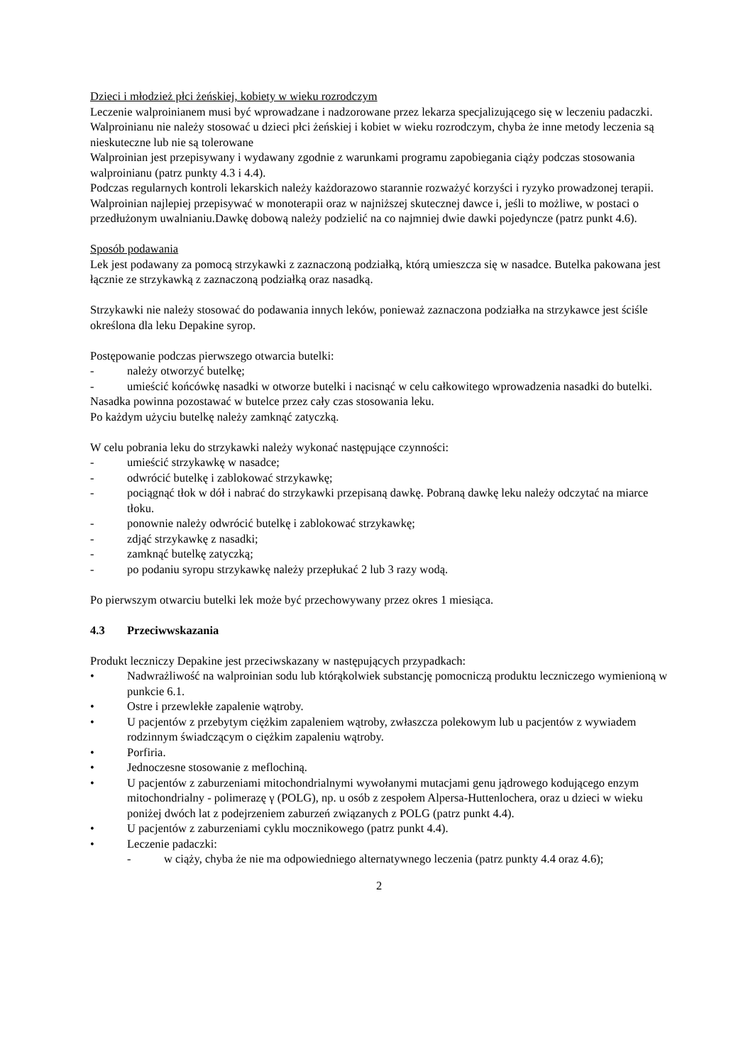Dzieci i młodzież płci żeńskiej, kobiety w wieku rozrodczym
Leczenie walproinianem musi być wprowadzane i nadzorowane przez lekarza specjalizującego się w leczeniu padaczki. Walproinianu nie należy stosować u dzieci płci żeńskiej i kobiet w wieku rozrodczym, chyba że inne metody leczenia są nieskuteczne lub nie są tolerowane
Walproinian jest przepisywany i wydawany zgodnie z warunkami programu zapobiegania ciąży podczas stosowania walproinianu (patrz punkty 4.3 i 4.4).
Podczas regularnych kontroli lekarskich należy każdorazowo starannie rozważyć korzyści i ryzyko prowadzonej terapii.
Walproinian najlepiej przepisywać w monoterapii oraz w najniższej skutecznej dawce i, jeśli to możliwe, w postaci o przedłużonym uwalnianiu.Dawkę dobową należy podzielić na co najmniej dwie dawki pojedyncze (patrz punkt 4.6).
Sposób podawania
Lek jest podawany za pomocą strzykawki z zaznaczoną podziałką, którą umieszcza się w nasadce. Butelka pakowana jest łącznie ze strzykawką z zaznaczoną podziałką oraz nasadką.
Strzykawki nie należy stosować do podawania innych leków, ponieważ zaznaczona podziałka na strzykawce jest ściśle określona dla leku Depakine syrop.
Postępowanie podczas pierwszego otwarcia butelki:
- należy otworzyć butelkę;
- umieścić końcówkę nasadki w otworze butelki i nacisnąć w celu całkowitego wprowadzenia nasadki do butelki.
Nasadka powinna pozostawać w butelce przez cały czas stosowania leku.
Po każdym użyciu butelkę należy zamknąć zatyczką.
W celu pobrania leku do strzykawki należy wykonać następujące czynności:
- umieścić strzykawkę w nasadce;
- odwrócić butelkę i zablokować strzykawkę;
- pociągnąć tłok w dół i nabrać do strzykawki przepisaną dawkę. Pobraną dawkę leku należy odczytać na miarce tłoku.
- ponownie należy odwrócić butelkę i zablokować strzykawkę;
- zdjąć strzykawkę z nasadki;
- zamknąć butelkę zatyczką;
- po podaniu syropu strzykawkę należy przepłukać 2 lub 3 razy wodą.
Po pierwszym otwarciu butelki lek może być przechowywany przez okres 1 miesiąca.
4.3 Przeciwwskazania
Produkt leczniczy Depakine jest przeciwskazany w następujących przypadkach:
• Nadwrażliwość na walproinian sodu lub którąkolwiek substancję pomocniczą produktu leczniczego wymienioną w punkcie 6.1.
• Ostre i przewlekłe zapalenie wątroby.
• U pacjentów z przebytym ciężkim zapaleniem wątroby, zwłaszcza polekowym lub u pacjentów z wywiadem rodzinnym świadczącym o ciężkim zapaleniu wątroby.
• Porfiria.
• Jednoczesne stosowanie z meflochiną.
• U pacjentów z zaburzeniami mitochondrialnymi wywołanymi mutacjami genu jądrowego kodującego enzym mitochondrialny - polimerazę γ (POLG), np. u osób z zespołem Alpersa-Huttenlochera, oraz u dzieci w wieku poniżej dwóch lat z podejrzeniem zaburzeń związanych z POLG (patrz punkt 4.4).
• U pacjentów z zaburzeniami cyklu mocznikowego (patrz punkt 4.4).
• Leczenie padaczki:
- w ciąży, chyba że nie ma odpowiedniego alternatywnego leczenia (patrz punkty 4.4 oraz 4.6);
2